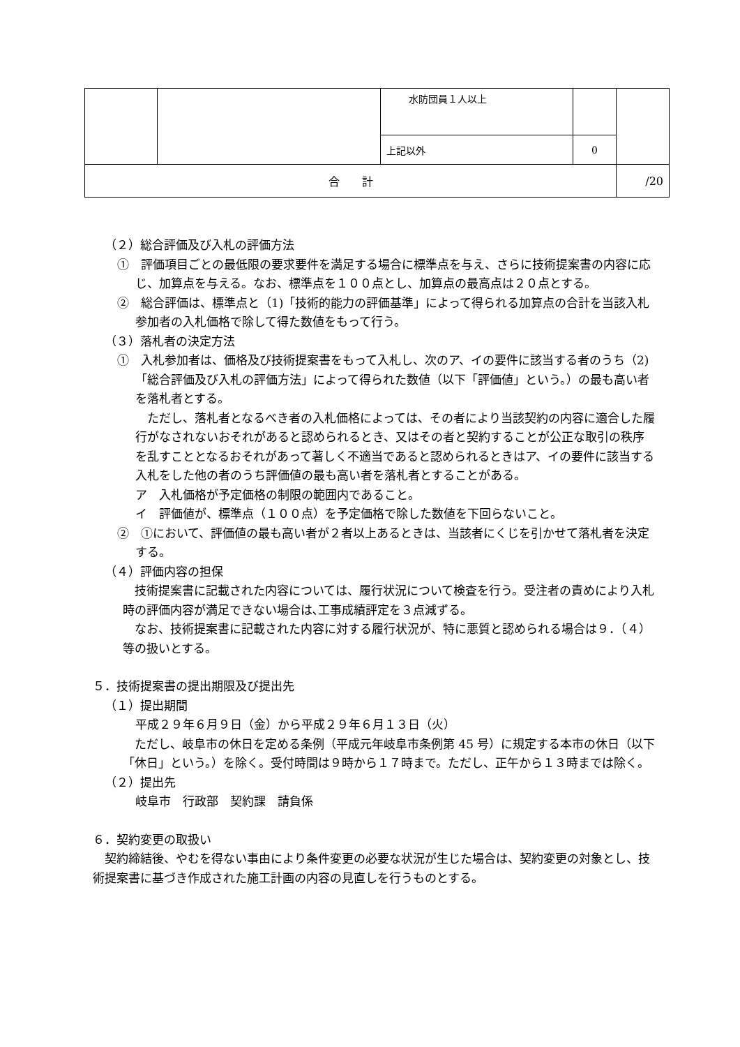| | | 水防団員１人以上 | | |
| | | 上記以外 | 0 | |
| 合 計 | | | | /20 |
（２）総合評価及び入札の評価方法
①　評価項目ごとの最低限の要求要件を満足する場合に標準点を与え、さらに技術提案書の内容に応じ、加算点を与える。なお、標準点を１００点とし、加算点の最高点は２０点とする。
②　総合評価は、標準点と（1)「技術的能力の評価基準」によって得られる加算点の合計を当該入札参加者の入札価格で除して得た数値をもって行う。
（３）落札者の決定方法
①　入札参加者は、価格及び技術提案書をもって入札し、次のア、イの要件に該当する者のうち（2)「総合評価及び入札の評価方法」によって得られた数値（以下「評価値」という。）の最も高い者を落札者とする。
ただし、落札者となるべき者の入札価格によっては、その者により当該契約の内容に適合した履行がなされないおそれがあると認められるとき、又はその者と契約することが公正な取引の秩序を乱すこととなるおそれがあって著しく不適当であると認められるときはア、イの要件に該当する入札をした他の者のうち評価値の最も高い者を落札者とすることがある。
ア　入札価格が予定価格の制限の範囲内であること。
イ　評価値が、標準点（１００点）を予定価格で除した数値を下回らないこと。
②　①において、評価値の最も高い者が２者以上あるときは、当該者にくじを引かせて落札者を決定する。
（４）評価内容の担保
技術提案書に記載された内容については、履行状況について検査を行う。受注者の責めにより入札時の評価内容が満足できない場合は､工事成績評定を３点減ずる。
なお、技術提案書に記載された内容に対する履行状況が、特に悪質と認められる場合は９．（４）等の扱いとする。
５．技術提案書の提出期限及び提出先
（１）提出期間
平成２９年６月９日（金）から平成２９年６月１３日（火）
ただし、岐阜市の休日を定める条例（平成元年岐阜市条例第 45 号）に規定する本市の休日（以下「休日」という。）を除く。受付時間は９時から１７時まで。ただし、正午から１３時までは除く。
（２）提出先
岐阜市　行政部　契約課　請負係
６．契約変更の取扱い
契約締結後、やむを得ない事由により条件変更の必要な状況が生じた場合は、契約変更の対象とし、技術提案書に基づき作成された施工計画の内容の見直しを行うものとする。